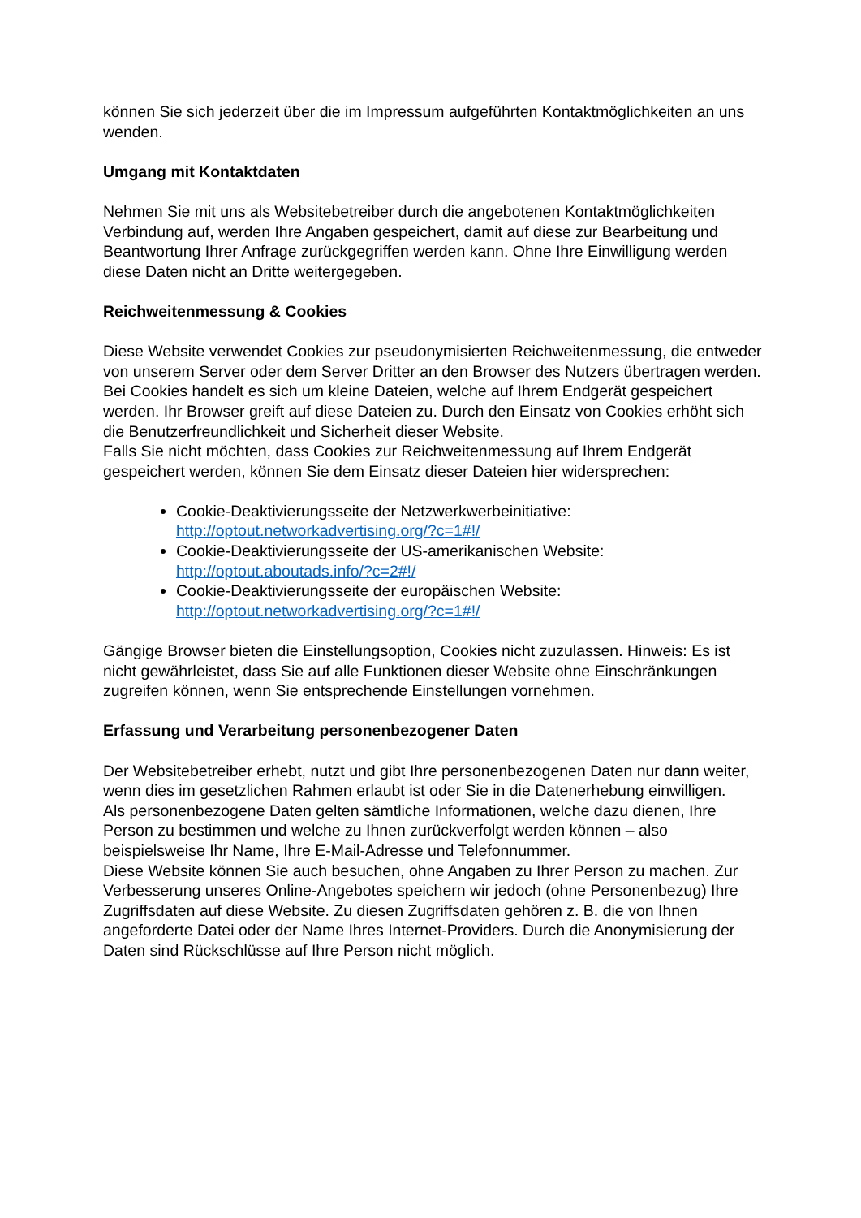können Sie sich jederzeit über die im Impressum aufgeführten Kontaktmöglichkeiten an uns wenden.
Umgang mit Kontaktdaten
Nehmen Sie mit uns als Websitebetreiber durch die angebotenen Kontaktmöglichkeiten Verbindung auf, werden Ihre Angaben gespeichert, damit auf diese zur Bearbeitung und Beantwortung Ihrer Anfrage zurückgegriffen werden kann. Ohne Ihre Einwilligung werden diese Daten nicht an Dritte weitergegeben.
Reichweitenmessung & Cookies
Diese Website verwendet Cookies zur pseudonymisierten Reichweitenmessung, die entweder von unserem Server oder dem Server Dritter an den Browser des Nutzers übertragen werden. Bei Cookies handelt es sich um kleine Dateien, welche auf Ihrem Endgerät gespeichert werden. Ihr Browser greift auf diese Dateien zu. Durch den Einsatz von Cookies erhöht sich die Benutzerfreundlichkeit und Sicherheit dieser Website.
Falls Sie nicht möchten, dass Cookies zur Reichweitenmessung auf Ihrem Endgerät gespeichert werden, können Sie dem Einsatz dieser Dateien hier widersprechen:
Cookie-Deaktivierungsseite der Netzwerkwerbeinitiative:
http://optout.networkadvertising.org/?c=1#!/
Cookie-Deaktivierungsseite der US-amerikanischen Website:
http://optout.aboutads.info/?c=2#!/
Cookie-Deaktivierungsseite der europäischen Website:
http://optout.networkadvertising.org/?c=1#!/
Gängige Browser bieten die Einstellungsoption, Cookies nicht zuzulassen. Hinweis: Es ist nicht gewährleistet, dass Sie auf alle Funktionen dieser Website ohne Einschränkungen zugreifen können, wenn Sie entsprechende Einstellungen vornehmen.
Erfassung und Verarbeitung personenbezogener Daten
Der Websitebetreiber erhebt, nutzt und gibt Ihre personenbezogenen Daten nur dann weiter, wenn dies im gesetzlichen Rahmen erlaubt ist oder Sie in die Datenerhebung einwilligen.
Als personenbezogene Daten gelten sämtliche Informationen, welche dazu dienen, Ihre Person zu bestimmen und welche zu Ihnen zurückverfolgt werden können – also beispielsweise Ihr Name, Ihre E-Mail-Adresse und Telefonnummer.
Diese Website können Sie auch besuchen, ohne Angaben zu Ihrer Person zu machen. Zur Verbesserung unseres Online-Angebotes speichern wir jedoch (ohne Personenbezug) Ihre Zugriffsdaten auf diese Website. Zu diesen Zugriffsdaten gehören z. B. die von Ihnen angeforderte Datei oder der Name Ihres Internet-Providers. Durch die Anonymisierung der Daten sind Rückschlüsse auf Ihre Person nicht möglich.